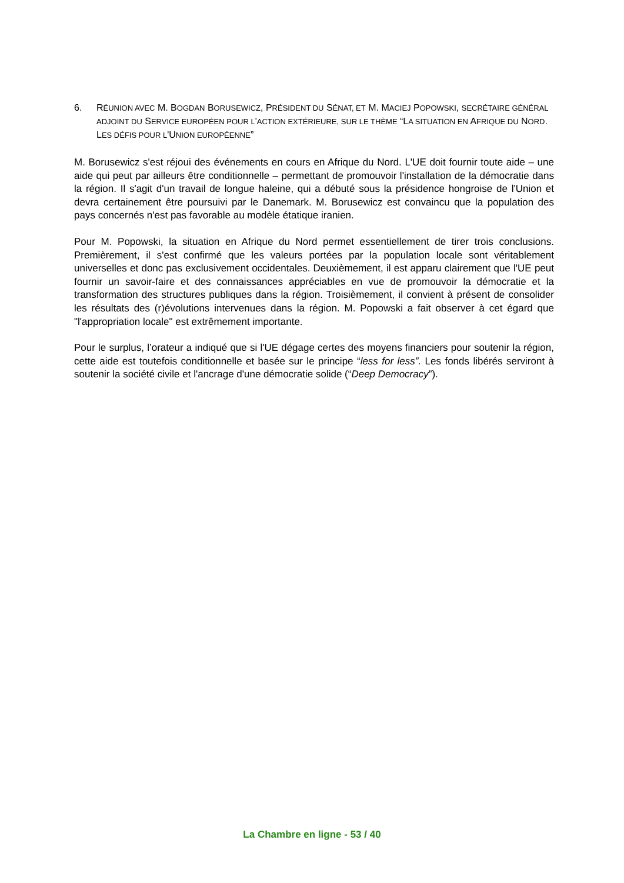6. RÉUNION AVEC M. BOGDAN BORUSEWICZ, PRÉSIDENT DU SÉNAT, ET M. MACIEJ POPOWSKI, SECRÉTAIRE GÉNÉRAL ADJOINT DU SERVICE EUROPÉEN POUR L'ACTION EXTÉRIEURE, SUR LE THÈME “LA SITUATION EN AFRIQUE DU NORD. LES DÉFIS POUR L'UNION EUROPÉENNE”
M. Borusewicz s'est réjoui des événements en cours en Afrique du Nord. L'UE doit fournir toute aide – une aide qui peut par ailleurs être conditionnelle – permettant de promouvoir l'installation de la démocratie dans la région. Il s'agit d'un travail de longue haleine, qui a débuté sous la présidence hongroise de l'Union et devra certainement être poursuivi par le Danemark. M. Borusewicz est convaincu que la population des pays concernés n'est pas favorable au modèle étatique iranien.
Pour M. Popowski, la situation en Afrique du Nord permet essentiellement de tirer trois conclusions. Premièrement, il s'est confirmé que les valeurs portées par la population locale sont véritablement universelles et donc pas exclusivement occidentales. Deuxièmement, il est apparu clairement que l'UE peut fournir un savoir-faire et des connaissances appréciables en vue de promouvoir la démocratie et la transformation des structures publiques dans la région. Troisièmement, il convient à présent de consolider les résultats des (r)évolutions intervenues dans la région. M. Popowski a fait observer à cet égard que "l'appropriation locale" est extrêmement importante.
Pour le surplus, l’orateur a indiqué que si l'UE dégage certes des moyens financiers pour soutenir la région, cette aide est toutefois conditionnelle et basée sur le principe “less for less”. Les fonds libérés serviront à soutenir la société civile et l'ancrage d'une démocratie solide (“Deep Democracy”).
La Chambre en ligne - 53 / 40